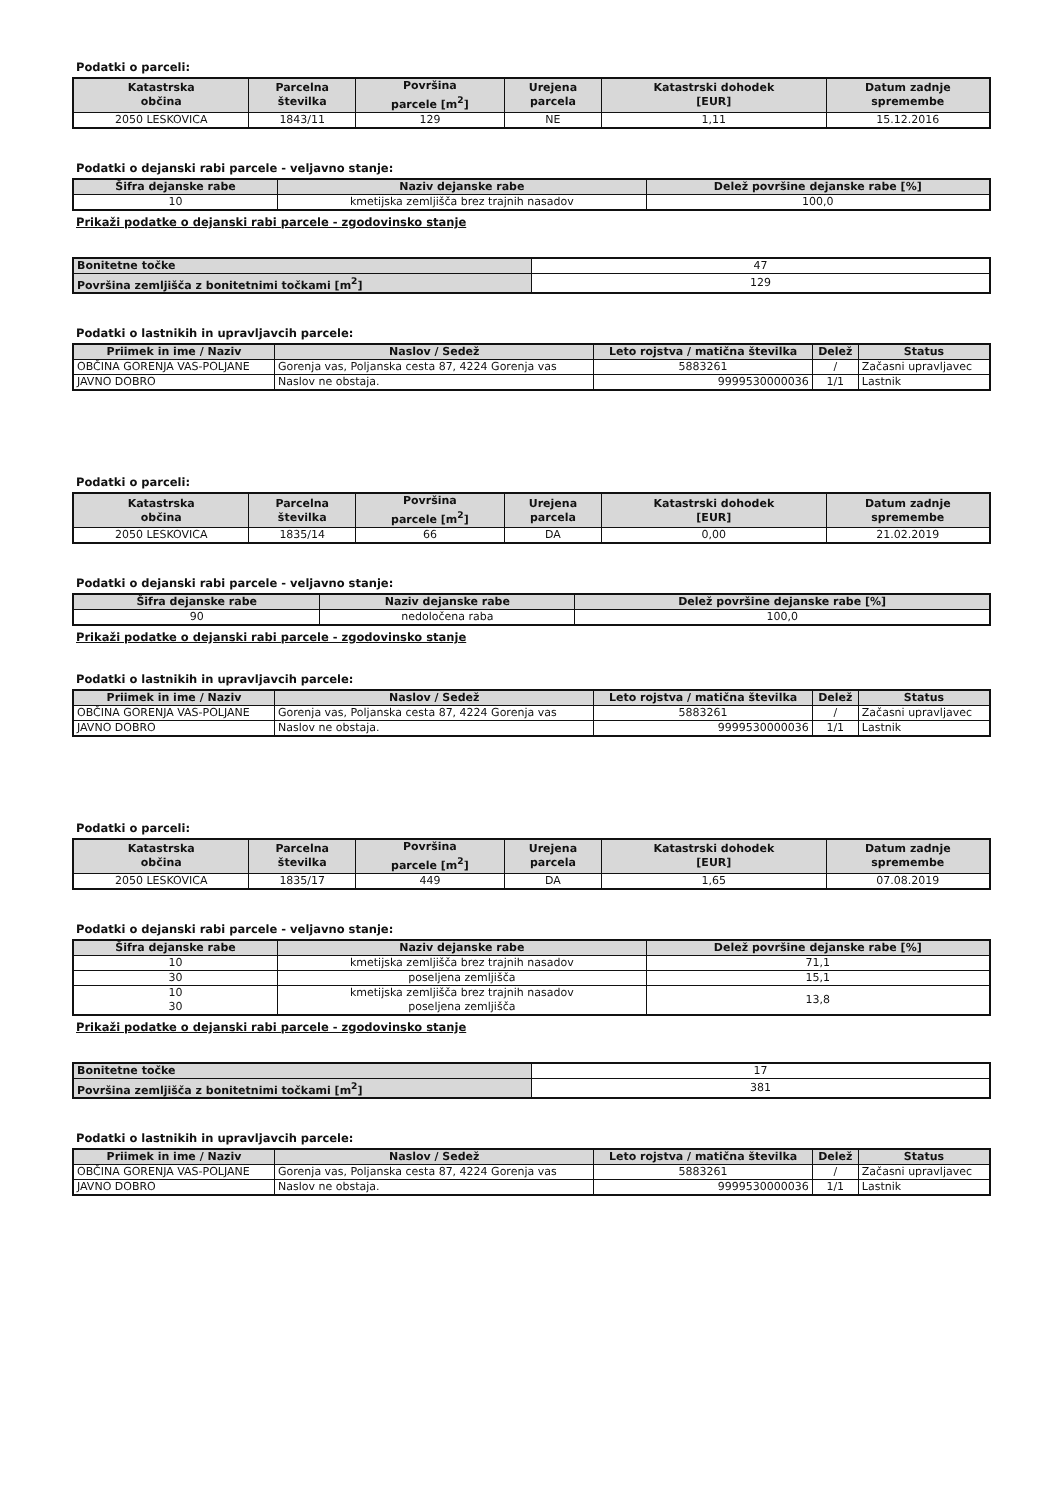Podatki o parceli:
| Katastrska občina | Parcelna številka | Površina parcele [m<sup>2</sup>] | Urejena parcela | Katastrski dohodek [EUR] | Datum zadnje spremembe |
| --- | --- | --- | --- | --- | --- |
| 2050 LESKOVICA | 1843/11 | 129 | NE | 1,11 | 15.12.2016 |
Podatki o dejanski rabi parcele - veljavno stanje:
| Šifra dejanske rabe | Naziv dejanske rabe | Delež površine dejanske rabe [%] |
| --- | --- | --- |
| 10 | kmetijska zemljišča brez trajnih nasadov | 100,0 |
Prikaži podatke o dejanski rabi parcele - zgodovinsko stanje
| Bonitetne točke | 47 |
| Površina zemljišča z bonitetnimi točkami [m<sup>2</sup>] | 129 |
Podatki o lastnikih in upravljavcih parcele:
| Priimek in ime / Naziv | Naslov / Sedež | Leto rojstva / matična številka | Delež | Status |
| --- | --- | --- | --- | --- |
| OBČINA GORENJA VAS-POLJANE | Gorenja vas, Poljanska cesta 87, 4224 Gorenja vas | 5883261 | / | Začasni upravljavec |
| JAVNO DOBRO | Naslov ne obstaja. | 9999530000036 | 1/1 | Lastnik |
Podatki o parceli:
| Katastrska občina | Parcelna številka | Površina parcele [m<sup>2</sup>] | Urejena parcela | Katastrski dohodek [EUR] | Datum zadnje spremembe |
| --- | --- | --- | --- | --- | --- |
| 2050 LESKOVICA | 1835/14 | 66 | DA | 0,00 | 21.02.2019 |
Podatki o dejanski rabi parcele - veljavno stanje:
| Šifra dejanske rabe | Naziv dejanske rabe | Delež površine dejanske rabe [%] |
| --- | --- | --- |
| 90 | nedoločena raba | 100,0 |
Prikaži podatke o dejanski rabi parcele - zgodovinsko stanje
Podatki o lastnikih in upravljavcih parcele:
| Priimek in ime / Naziv | Naslov / Sedež | Leto rojstva / matična številka | Delež | Status |
| --- | --- | --- | --- | --- |
| OBČINA GORENJA VAS-POLJANE | Gorenja vas, Poljanska cesta 87, 4224 Gorenja vas | 5883261 | / | Začasni upravljavec |
| JAVNO DOBRO | Naslov ne obstaja. | 9999530000036 | 1/1 | Lastnik |
Podatki o parceli:
| Katastrska občina | Parcelna številka | Površina parcele [m<sup>2</sup>] | Urejena parcela | Katastrski dohodek [EUR] | Datum zadnje spremembe |
| --- | --- | --- | --- | --- | --- |
| 2050 LESKOVICA | 1835/17 | 449 | DA | 1,65 | 07.08.2019 |
Podatki o dejanski rabi parcele - veljavno stanje:
| Šifra dejanske rabe | Naziv dejanske rabe | Delež površine dejanske rabe [%] |
| --- | --- | --- |
| 10 | kmetijska zemljišča brez trajnih nasadov | 71,1 |
| 30 | poseljena zemljišča | 15,1 |
| 10 30 | kmetijska zemljišča brez trajnih nasadov poseljena zemljišča | 13,8 |
Prikaži podatke o dejanski rabi parcele - zgodovinsko stanje
| Bonitetne točke | 17 |
| Površina zemljišča z bonitetnimi točkami [m<sup>2</sup>] | 381 |
Podatki o lastnikih in upravljavcih parcele:
| Priimek in ime / Naziv | Naslov / Sedež | Leto rojstva / matična številka | Delež | Status |
| --- | --- | --- | --- | --- |
| OBČINA GORENJA VAS-POLJANE | Gorenja vas, Poljanska cesta 87, 4224 Gorenja vas | 5883261 | / | Začasni upravljavec |
| JAVNO DOBRO | Naslov ne obstaja. | 9999530000036 | 1/1 | Lastnik |